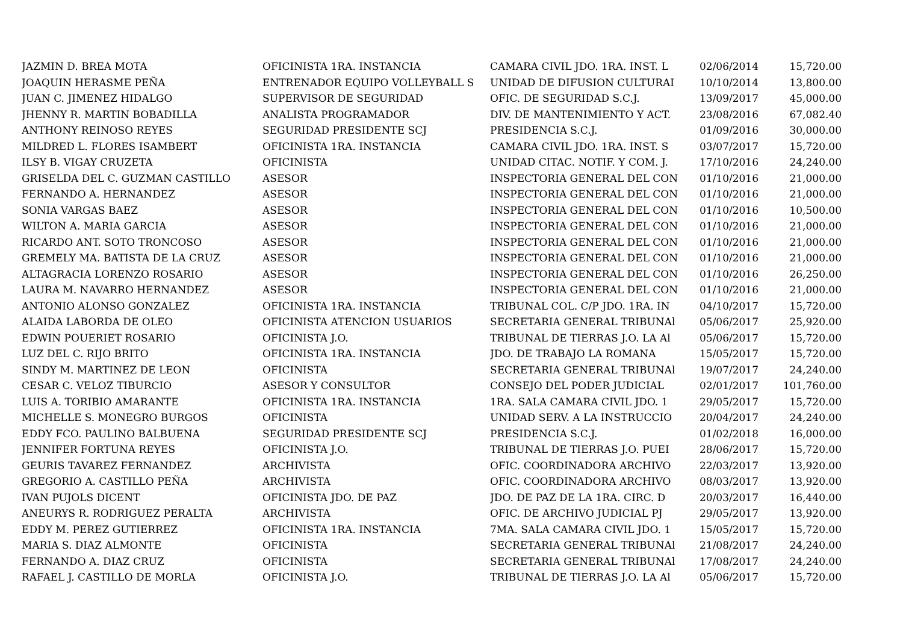| JAZMIN D. BREA MOTA | OFICINISTA 1RA. INSTANCIA | CAMARA CIVIL JDO. 1RA. INST. L | 02/06/2014 | 15,720.00 |
| JOAQUIN HERASME PEÑA | ENTRENADOR EQUIPO VOLLEYBALL S | UNIDAD DE DIFUSION CULTURAI | 10/10/2014 | 13,800.00 |
| JUAN C. JIMENEZ HIDALGO | SUPERVISOR DE SEGURIDAD | OFIC. DE SEGURIDAD S.C.J. | 13/09/2017 | 45,000.00 |
| JHENNY R. MARTIN BOBADILLA | ANALISTA PROGRAMADOR | DIV. DE MANTENIMIENTO Y ACT. | 23/08/2016 | 67,082.40 |
| ANTHONY REINOSO REYES | SEGURIDAD PRESIDENTE SCJ | PRESIDENCIA S.C.J. | 01/09/2016 | 30,000.00 |
| MILDRED L. FLORES ISAMBERT | OFICINISTA 1RA. INSTANCIA | CAMARA CIVIL JDO. 1RA. INST. S | 03/07/2017 | 15,720.00 |
| ILSY B. VIGAY CRUZETA | OFICINISTA | UNIDAD CITAC. NOTIF. Y COM. J. | 17/10/2016 | 24,240.00 |
| GRISELDA DEL C. GUZMAN CASTILLO | ASESOR | INSPECTORIA GENERAL DEL CON | 01/10/2016 | 21,000.00 |
| FERNANDO A. HERNANDEZ | ASESOR | INSPECTORIA GENERAL DEL CON | 01/10/2016 | 21,000.00 |
| SONIA VARGAS BAEZ | ASESOR | INSPECTORIA GENERAL DEL CON | 01/10/2016 | 10,500.00 |
| WILTON A. MARIA GARCIA | ASESOR | INSPECTORIA GENERAL DEL CON | 01/10/2016 | 21,000.00 |
| RICARDO ANT. SOTO TRONCOSO | ASESOR | INSPECTORIA GENERAL DEL CON | 01/10/2016 | 21,000.00 |
| GREMELY MA. BATISTA DE LA CRUZ | ASESOR | INSPECTORIA GENERAL DEL CON | 01/10/2016 | 21,000.00 |
| ALTAGRACIA LORENZO ROSARIO | ASESOR | INSPECTORIA GENERAL DEL CON | 01/10/2016 | 26,250.00 |
| LAURA M. NAVARRO HERNANDEZ | ASESOR | INSPECTORIA GENERAL DEL CON | 01/10/2016 | 21,000.00 |
| ANTONIO ALONSO GONZALEZ | OFICINISTA 1RA. INSTANCIA | TRIBUNAL COL. C/P JDO. 1RA. IN | 04/10/2017 | 15,720.00 |
| ALAIDA LABORDA DE OLEO | OFICINISTA ATENCION USUARIOS | SECRETARIA GENERAL TRIBUNAl | 05/06/2017 | 25,920.00 |
| EDWIN POUERIET ROSARIO | OFICINISTA J.O. | TRIBUNAL DE TIERRAS J.O. LA Al | 05/06/2017 | 15,720.00 |
| LUZ DEL C. RIJO BRITO | OFICINISTA 1RA. INSTANCIA | JDO. DE TRABAJO LA ROMANA | 15/05/2017 | 15,720.00 |
| SINDY M. MARTINEZ DE LEON | OFICINISTA | SECRETARIA GENERAL TRIBUNAl | 19/07/2017 | 24,240.00 |
| CESAR C. VELOZ TIBURCIO | ASESOR Y CONSULTOR | CONSEJO DEL PODER JUDICIAL | 02/01/2017 | 101,760.00 |
| LUIS A. TORIBIO AMARANTE | OFICINISTA 1RA. INSTANCIA | 1RA. SALA CAMARA CIVIL JDO. 1 | 29/05/2017 | 15,720.00 |
| MICHELLE S. MONEGRO BURGOS | OFICINISTA | UNIDAD SERV. A LA INSTRUCCIO | 20/04/2017 | 24,240.00 |
| EDDY FCO. PAULINO BALBUENA | SEGURIDAD PRESIDENTE SCJ | PRESIDENCIA S.C.J. | 01/02/2018 | 16,000.00 |
| JENNIFER FORTUNA REYES | OFICINISTA J.O. | TRIBUNAL DE TIERRAS J.O. PUEI | 28/06/2017 | 15,720.00 |
| GEURIS TAVAREZ FERNANDEZ | ARCHIVISTA | OFIC. COORDINADORA ARCHIVO | 22/03/2017 | 13,920.00 |
| GREGORIO A. CASTILLO PEÑA | ARCHIVISTA | OFIC. COORDINADORA ARCHIVO | 08/03/2017 | 13,920.00 |
| IVAN PUJOLS DICENT | OFICINISTA JDO. DE PAZ | JDO. DE PAZ DE LA 1RA. CIRC. D | 20/03/2017 | 16,440.00 |
| ANEURYS R. RODRIGUEZ PERALTA | ARCHIVISTA | OFIC. DE ARCHIVO JUDICIAL PJ | 29/05/2017 | 13,920.00 |
| EDDY M. PEREZ GUTIERREZ | OFICINISTA 1RA. INSTANCIA | 7MA. SALA CAMARA CIVIL JDO. 1 | 15/05/2017 | 15,720.00 |
| MARIA S. DIAZ ALMONTE | OFICINISTA | SECRETARIA GENERAL TRIBUNAl | 21/08/2017 | 24,240.00 |
| FERNANDO A. DIAZ CRUZ | OFICINISTA | SECRETARIA GENERAL TRIBUNAl | 17/08/2017 | 24,240.00 |
| RAFAEL J. CASTILLO DE MORLA | OFICINISTA J.O. | TRIBUNAL DE TIERRAS J.O. LA Al | 05/06/2017 | 15,720.00 |